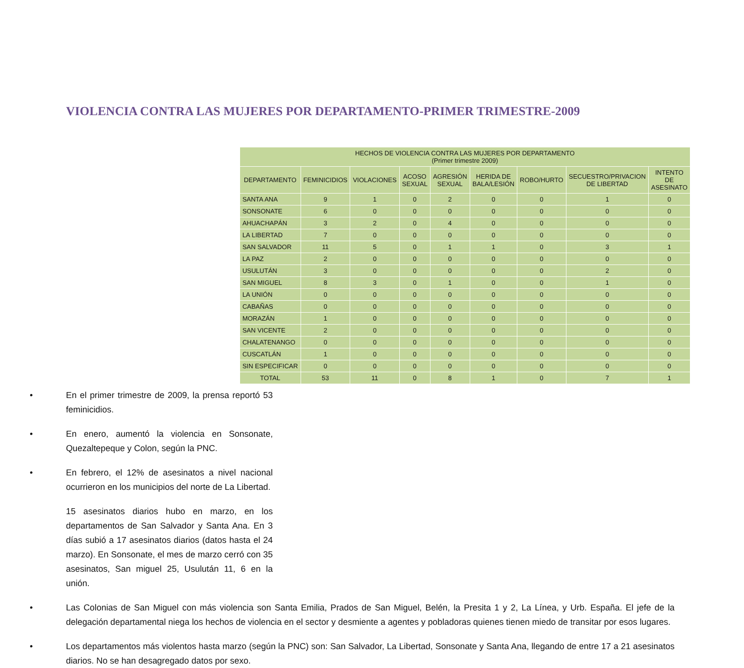VIOLENCIA CONTRA LAS MUJERES POR DEPARTAMENTO-PRIMER TRIMESTRE-2009
| HECHOS DE VIOLENCIA CONTRA LAS MUJERES POR DEPARTAMENTO (Primer trimestre 2009) | | | | | | | | |
| --- | --- | --- | --- | --- | --- | --- | --- | --- |
| DEPARTAMENTO | FEMINICIDIOS | VIOLACIONES | ACOSO SEXUAL | AGRESIÓN SEXUAL | HERIDA DE BALA/LESIÓN | ROBO/HURTO | SECUESTRO/PRIVACION DE LIBERTAD | INTENTO DE ASESINATO |
| SANTA ANA | 9 | 1 | 0 | 2 | 0 | 0 | 1 | 0 |
| SONSONATE | 6 | 0 | 0 | 0 | 0 | 0 | 0 | 0 |
| AHUACHAPÁN | 3 | 2 | 0 | 4 | 0 | 0 | 0 | 0 |
| LA LIBERTAD | 7 | 0 | 0 | 0 | 0 | 0 | 0 | 0 |
| SAN SALVADOR | 11 | 5 | 0 | 1 | 1 | 0 | 3 | 1 |
| LA PAZ | 2 | 0 | 0 | 0 | 0 | 0 | 0 | 0 |
| USULUTÁN | 3 | 0 | 0 | 0 | 0 | 0 | 2 | 0 |
| SAN MIGUEL | 8 | 3 | 0 | 1 | 0 | 0 | 1 | 0 |
| LA UNIÓN | 0 | 0 | 0 | 0 | 0 | 0 | 0 | 0 |
| CABAÑAS | 0 | 0 | 0 | 0 | 0 | 0 | 0 | 0 |
| MORAZÁN | 1 | 0 | 0 | 0 | 0 | 0 | 0 | 0 |
| SAN VICENTE | 2 | 0 | 0 | 0 | 0 | 0 | 0 | 0 |
| CHALATENANGO | 0 | 0 | 0 | 0 | 0 | 0 | 0 | 0 |
| CUSCATLÁN | 1 | 0 | 0 | 0 | 0 | 0 | 0 | 0 |
| SIN ESPECIFICAR | 0 | 0 | 0 | 0 | 0 | 0 | 0 | 0 |
| TOTAL | 53 | 11 | 0 | 8 | 1 | 0 | 7 | 1 |
• En el primer trimestre de 2009, la prensa reportó 53 feminicidios.
• En enero, aumentó la violencia en Sonsonate, Quezaltepeque y Colon, según la PNC.
• En febrero, el 12% de asesinatos a nivel nacional ocurrieron en los municipios del norte de La Libertad.
15 asesinatos diarios hubo en marzo, en los departamentos de San Salvador y Santa Ana. En 3 días subió a 17 asesinatos diarios (datos hasta el 24 marzo). En Sonsonate, el mes de marzo cerró con 35 asesinatos, San miguel 25, Usulután 11, 6 en la unión.
• Las Colonias de San Miguel con más violencia son Santa Emilia, Prados de San Miguel, Belén, la Presita 1 y 2, La Línea, y Urb. España. El jefe de la delegación departamental niega los hechos de violencia en el sector y desmiente a agentes y pobladoras quienes tienen miedo de transitar por esos lugares.
• Los departamentos más violentos hasta marzo (según la PNC) son: San Salvador, La Libertad, Sonsonate y Santa Ana, llegando de entre 17 a 21 asesinatos diarios. No se han desagregado datos por sexo.